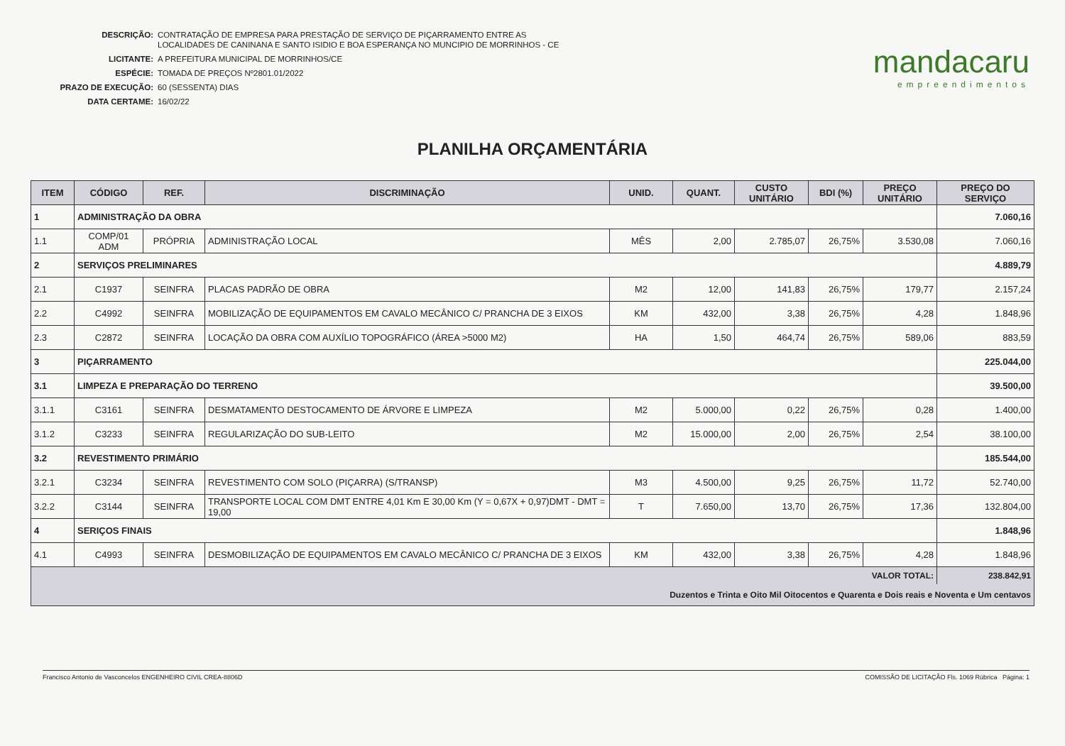DESCRIÇÃO: CONTRATAÇÃO DE EMPRESA PARA PRESTAÇÃO DE SERVIÇO DE PIÇARRAMENTO ENTRE AS
LOCALIDADES DE CANINANA E SANTO ISIDIO E BOA ESPERANÇA NO MUNCIPIO DE MORRINHOS - CE
LICITANTE: A PREFEITURA MUNICIPAL DE MORRINHOS/CE
ESPÉCIE: TOMADA DE PREÇOS Nº2801.01/2022
PRAZO DE EXECUÇÃO: 60 (SESSENTA) DIAS
DATA CERTAME: 16/02/22
mandacaru
empreendimentos
PLANILHA ORÇAMENTÁRIA
| ITEM | CÓDIGO | REF. | DISCRIMINAÇÃO | UNID. | QUANT. | CUSTO UNITÁRIO | BDI (%) | PREÇO UNITÁRIO | PREÇO DO SERVIÇO |
| --- | --- | --- | --- | --- | --- | --- | --- | --- | --- |
| 1 | ADMINISTRAÇÃO DA OBRA | | | | | | | | 7.060,16 |
| 1.1 | COMP/01 ADM | PRÓPRIA | ADMINISTRAÇÃO LOCAL | MÊS | 2,00 | 2.785,07 | 26,75% | 3.530,08 | 7.060,16 |
| 2 | SERVIÇOS PRELIMINARES | | | | | | | | 4.889,79 |
| 2.1 | C1937 | SEINFRA | PLACAS PADRÃO DE OBRA | M2 | 12,00 | 141,83 | 26,75% | 179,77 | 2.157,24 |
| 2.2 | C4992 | SEINFRA | MOBILIZAÇÃO DE EQUIPAMENTOS EM CAVALO MECÂNICO C/ PRANCHA DE 3 EIXOS | KM | 432,00 | 3,38 | 26,75% | 4,28 | 1.848,96 |
| 2.3 | C2872 | SEINFRA | LOCAÇÃO DA OBRA COM AUXÍLIO TOPOGRÁFICO (ÁREA >5000 M2) | HA | 1,50 | 464,74 | 26,75% | 589,06 | 883,59 |
| 3 | PIÇARRAMENTO | | | | | | | | 225.044,00 |
| 3.1 | LIMPEZA E PREPARAÇÃO DO TERRENO | | | | | | | | 39.500,00 |
| 3.1.1 | C3161 | SEINFRA | DESMATAMENTO DESTOCAMENTO DE ÁRVORE E LIMPEZA | M2 | 5.000,00 | 0,22 | 26,75% | 0,28 | 1.400,00 |
| 3.1.2 | C3233 | SEINFRA | REGULARIZAÇÃO DO SUB-LEITO | M2 | 15.000,00 | 2,00 | 26,75% | 2,54 | 38.100,00 |
| 3.2 | REVESTIMENTO PRIMÁRIO | | | | | | | | 185.544,00 |
| 3.2.1 | C3234 | SEINFRA | REVESTIMENTO COM SOLO (PIÇARRA) (S/TRANSP) | M3 | 4.500,00 | 9,25 | 26,75% | 11,72 | 52.740,00 |
| 3.2.2 | C3144 | SEINFRA | TRANSPORTE LOCAL COM DMT ENTRE 4,01 Km E 30,00 Km (Y = 0,67X + 0,97)DMT - DMT = 19,00 | T | 7.650,00 | 13,70 | 26,75% | 17,36 | 132.804,00 |
| 4 | SERIÇOS FINAIS | | | | | | | | 1.848,96 |
| 4.1 | C4993 | SEINFRA | DESMOBILIZAÇÃO DE EQUIPAMENTOS EM CAVALO MECÂNICO C/ PRANCHA DE 3 EIXOS | KM | 432,00 | 3,38 | 26,75% | 4,28 | 1.848,96 |
| VALOR TOTAL: | | | | | | | | | 238.842,91 |
| Duzentos e Trinta e Oito Mil Oitocentos e Quarenta e Dois reais e Noventa e Um centavos | | | | | | | | | |
Francisco Antonio de Vasconcelos ENGENHEIRO CIVIL CREA-8806D COMISSÃO DE LICITAÇÃO Fls. 1069 Rúbrica Página: 1